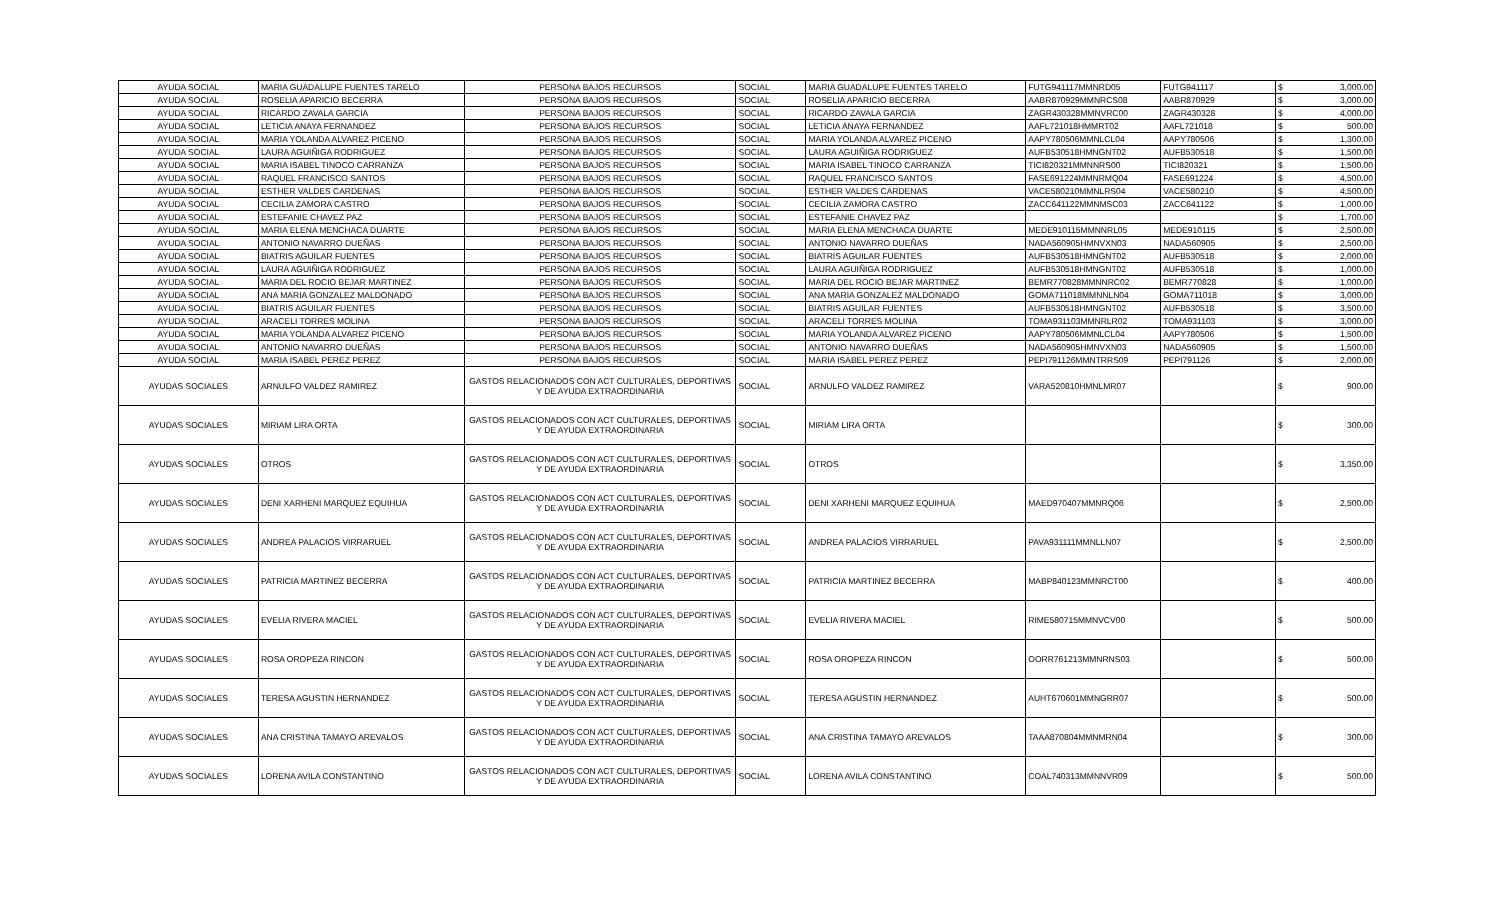| AYUDA SOCIAL | MARIA GUADALUPE FUENTES TARELO | PERSONA BAJOS RECURSOS | SOCIAL | MARIA GUADALUPE FUENTES TARELO | FUTG941117MMNRD05 | FUTG941117 | $ 3,000.00 |
| AYUDA SOCIAL | ROSELIA APARICIO BECERRA | PERSONA BAJOS RECURSOS | SOCIAL | ROSELIA APARICIO BECERRA | AABR870929MMNRCS08 | AABR870929 | $ 3,000.00 |
| AYUDA SOCIAL | RICARDO ZAVALA GARCIA | PERSONA BAJOS RECURSOS | SOCIAL | RICARDO ZAVALA GARCIA | ZAGR430328MMNVRC00 | ZAGR430328 | $ 4,000.00 |
| AYUDA SOCIAL | LETICIA ANAYA FERNANDEZ | PERSONA BAJOS RECURSOS | SOCIAL | LETICIA ANAYA FERNANDEZ | AAFL721018HMMRT02 | AAFL721018 | $ 500.00 |
| AYUDA SOCIAL | MARIA YOLANDA ALVAREZ PICENO | PERSONA BAJOS RECURSOS | SOCIAL | MARIA YOLANDA ALVAREZ PICENO | AAPY780506MMNLCL04 | AAPY780506 | $ 1,300.00 |
| AYUDA SOCIAL | LAURA AGUIÑIGA RODRIGUEZ | PERSONA BAJOS RECURSOS | SOCIAL | LAURA AGUIÑIGA RODRIGUEZ | AUFB530518HMNGNT02 | AUFB530518 | $ 1,500.00 |
| AYUDA SOCIAL | MARIA ISABEL TINOCO CARRANZA | PERSONA BAJOS RECURSOS | SOCIAL | MARIA ISABEL TINOCO CARRANZA | TICI820321MMNNRS00 | TICI820321 | $ 1,500.00 |
| AYUDA SOCIAL | RAQUEL FRANCISCO SANTOS | PERSONA BAJOS RECURSOS | SOCIAL | RAQUEL FRANCISCO SANTOS | FASE691224MMNRMQ04 | FASE691224 | $ 4,500.00 |
| AYUDA SOCIAL | ESTHER VALDES CARDENAS | PERSONA BAJOS RECURSOS | SOCIAL | ESTHER VALDES CARDENAS | VACE580210MMNLRS04 | VACE580210 | $ 4,500.00 |
| AYUDA SOCIAL | CECILIA ZAMORA CASTRO | PERSONA BAJOS RECURSOS | SOCIAL | CECILIA ZAMORA CASTRO | ZACC641122MMNMSC03 | ZACC641122 | $ 1,000.00 |
| AYUDA SOCIAL | ESTEFANIE CHAVEZ PAZ | PERSONA BAJOS RECURSOS | SOCIAL | ESTEFANIE CHAVEZ PAZ | | | $ 1,700.00 |
| AYUDA SOCIAL | MARIA ELENA MENCHACA DUARTE | PERSONA BAJOS RECURSOS | SOCIAL | MARIA ELENA MENCHACA DUARTE | MEDE910115MMNNRL05 | MEDE910115 | $ 2,500.00 |
| AYUDA SOCIAL | ANTONIO NAVARRO DUEÑAS | PERSONA BAJOS RECURSOS | SOCIAL | ANTONIO NAVARRO DUEÑAS | NADA560905HMNVXN03 | NADA560905 | $ 2,500.00 |
| AYUDA SOCIAL | BIATRIS AGUILAR FUENTES | PERSONA BAJOS RECURSOS | SOCIAL | BIATRIS AGUILAR FUENTES | AUFB530518HMNGNT02 | AUFB530518 | $ 2,000.00 |
| AYUDA SOCIAL | LAURA AGUIÑIGA RODRIGUEZ | PERSONA BAJOS RECURSOS | SOCIAL | LAURA AGUIÑIGA RODRIGUEZ | AUFB530518HMNGNT02 | AUFB530518 | $ 1,000.00 |
| AYUDA SOCIAL | MARIA DEL ROCIO BEJAR MARTINEZ | PERSONA BAJOS RECURSOS | SOCIAL | MARIA DEL ROCIO BEJAR MARTINEZ | BEMR770828MMNNRC02 | BEMR770828 | $ 1,000.00 |
| AYUDA SOCIAL | ANA MARIA GONZALEZ MALDONADO | PERSONA BAJOS RECURSOS | SOCIAL | ANA MARIA GONZALEZ MALDONADO | GOMA711018MMNNLN04 | GOMA711018 | $ 3,000.00 |
| AYUDA SOCIAL | BIATRIS AGUILAR FUENTES | PERSONA BAJOS RECURSOS | SOCIAL | BIATRIS AGUILAR FUENTES | AUFB530518HMNGNT02 | AUFB530518 | $ 3,500.00 |
| AYUDA SOCIAL | ARACELI TORRES MOLINA | PERSONA BAJOS RECURSOS | SOCIAL | ARACELI TORRES MOLINA | TOMA931103MMNRLR02 | TOMA931103 | $ 3,000.00 |
| AYUDA SOCIAL | MARIA YOLANDA ALVAREZ PICENO | PERSONA BAJOS RECURSOS | SOCIAL | MARIA YOLANDA ALVAREZ PICENO | AAPY780506MMNLCL04 | AAPY780506 | $ 1,500.00 |
| AYUDA SOCIAL | ANTONIO NAVARRO DUEÑAS | PERSONA BAJOS RECURSOS | SOCIAL | ANTONIO NAVARRO DUEÑAS | NADA560905HMNVXN03 | NADA560905 | $ 1,500.00 |
| AYUDA SOCIAL | MARIA ISABEL PEREZ PEREZ | PERSONA BAJOS RECURSOS | SOCIAL | MARIA ISABEL PEREZ PEREZ | PEPI791126MMNTRRS09 | PEPI791126 | $ 2,000.00 |
| AYUDAS SOCIALES | ARNULFO VALDEZ RAMIREZ | GASTOS RELACIONADOS CON ACT CULTURALES, DEPORTIVAS Y DE AYUDA EXTRAORDINARIA | SOCIAL | ARNULFO VALDEZ RAMIREZ | VARA520810HMNLMR07 | | $ 900.00 |
| AYUDAS SOCIALES | MIRIAM LIRA ORTA | GASTOS RELACIONADOS CON ACT CULTURALES, DEPORTIVAS Y DE AYUDA EXTRAORDINARIA | SOCIAL | MIRIAM LIRA ORTA | | | $ 300.00 |
| AYUDAS SOCIALES | OTROS | GASTOS RELACIONADOS CON ACT CULTURALES, DEPORTIVAS Y DE AYUDA EXTRAORDINARIA | SOCIAL | OTROS | | | $ 3,350.00 |
| AYUDAS SOCIALES | DENI XARHENI MARQUEZ EQUIHUA | GASTOS RELACIONADOS CON ACT CULTURALES, DEPORTIVAS Y DE AYUDA EXTRAORDINARIA | SOCIAL | DENI XARHENI MARQUEZ EQUIHUA | MAED970407MMNRQ06 | | $ 2,500.00 |
| AYUDAS SOCIALES | ANDREA PALACIOS VIRRARUEL | GASTOS RELACIONADOS CON ACT CULTURALES, DEPORTIVAS Y DE AYUDA EXTRAORDINARIA | SOCIAL | ANDREA PALACIOS VIRRARUEL | PAVA931111MMNLLN07 | | $ 2,500.00 |
| AYUDAS SOCIALES | PATRICIA MARTINEZ BECERRA | GASTOS RELACIONADOS CON ACT CULTURALES, DEPORTIVAS Y DE AYUDA EXTRAORDINARIA | SOCIAL | PATRICIA MARTINEZ BECERRA | MABP840123MMNRCT00 | | $ 400.00 |
| AYUDAS SOCIALES | EVELIA RIVERA MACIEL | GASTOS RELACIONADOS CON ACT CULTURALES, DEPORTIVAS Y DE AYUDA EXTRAORDINARIA | SOCIAL | EVELIA RIVERA MACIEL | RIME580715MMNVCV00 | | $ 500.00 |
| AYUDAS SOCIALES | ROSA OROPEZA RINCON | GASTOS RELACIONADOS CON ACT CULTURALES, DEPORTIVAS Y DE AYUDA EXTRAORDINARIA | SOCIAL | ROSA OROPEZA RINCON | OORR761213MMNRNS03 | | $ 500.00 |
| AYUDAS SOCIALES | TERESA AGUSTIN HERNANDEZ | GASTOS RELACIONADOS CON ACT CULTURALES, DEPORTIVAS Y DE AYUDA EXTRAORDINARIA | SOCIAL | TERESA AGUSTIN HERNANDEZ | AUHT670601MMNGRR07 | | $ 500.00 |
| AYUDAS SOCIALES | ANA CRISTINA TAMAYO AREVALOS | GASTOS RELACIONADOS CON ACT CULTURALES, DEPORTIVAS Y DE AYUDA EXTRAORDINARIA | SOCIAL | ANA CRISTINA TAMAYO AREVALOS | TAAA870804MMNMRN04 | | $ 300.00 |
| AYUDAS SOCIALES | LORENA AVILA CONSTANTINO | GASTOS RELACIONADOS CON ACT CULTURALES, DEPORTIVAS Y DE AYUDA EXTRAORDINARIA | SOCIAL | LORENA AVILA CONSTANTINO | COAL740313MMNNVR09 | | $ 500.00 |